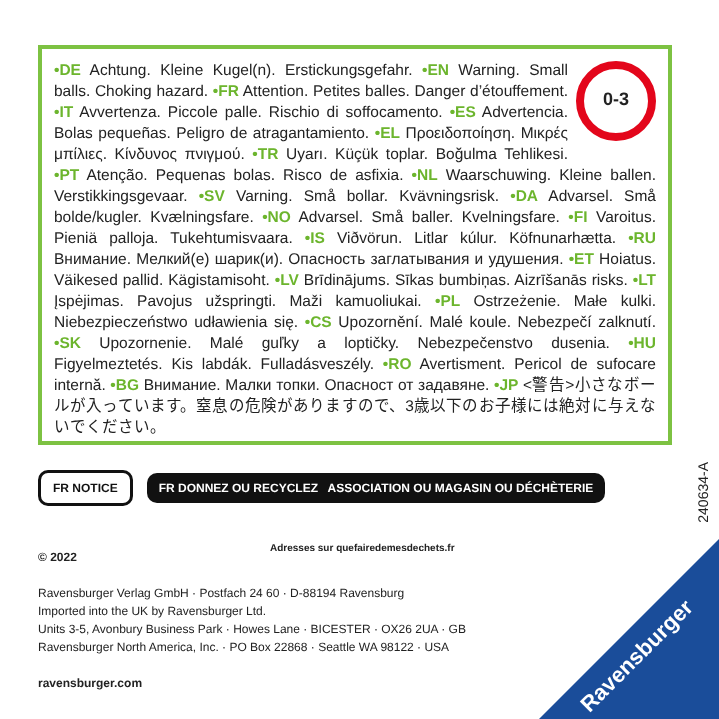0-3
•DE Achtung. Kleine Kugel(n). Erstickungsgefahr. •EN Warning. Small balls. Choking hazard. •FR Attention. Petites balles. Danger d’étouffement. •IT Avvertenza. Piccole palle. Rischio di soffocamento. •ES Advertencia. Bolas pequeñas. Peligro de atragantamiento. •EL Προειδοποίηση. Μικρές μπίλιες. Κίνδυνος πνιγμού. •TR Uyarı. Küçük toplar. Boğulma Tehlikesi. •PT Atenção. Pequenas bolas. Risco de asfixia. •NL Waarschuwing. Kleine ballen. Verstikkingsgevaar. •SV Varning. Små bollar. Kvävningsrisk. •DA Advarsel. Små bolde/kugler. Kvælningsfare. •NO Advarsel. Små baller. Kvelningsfare. •FI Varoitus. Pieniä palloja. Tukehtumisvaara. •IS Viðvörun. Litlar kúlur. Köfnunarhætta. •RU Внимание. Мелкий(е) шарик(и). Опасность заглатывания и удушения. •ET Hoiatus. Väikesed pallid. Kägistamisoht. •LV Brīdinājums. Sīkas bumbiņas. Aizrīšanās risks. •LT Įspėjimas. Pavojus užspringti. Maži kamuoliukai. •PL Ostrzeżenie. Małe kulki. Niebezpieczeństwo udławienia się. •CS Upozornění. Malé koule. Nebezpečí zalknutí. •SK Upozornenie. Malé guľky a loptičky. Nebezpečenstvo dusenia. •HU Figyelmeztetés. Kis labdák. Fulladásveszély. •RO Avertisment. Pericol de sufocare internă. •BG Внимание. Малки топки. Опасност от задавяне. •JP <警告>小さなボールが入っています。窒息の危険がありますので、3歳以下のお子様には絶対に与えないでください。
FR NOTICE
FR DONNEZ OU RECYCLEZ ASSOCIATION OU MAGASIN OU DÉCHÈTERIE
240634-A
Adresses sur quefairedemesdechets.fr
© 2022
Ravensburger Verlag GmbH · Postfach 24 60 · D-88194 Ravensburg
Imported into the UK by Ravensburger Ltd.
Units 3-5, Avonbury Business Park · Howes Lane · BICESTER · OX26 2UA · GB
Ravensburger North America, Inc. · PO Box 22868 · Seattle WA 98122 · USA
ravensburger.com
Ravensburger